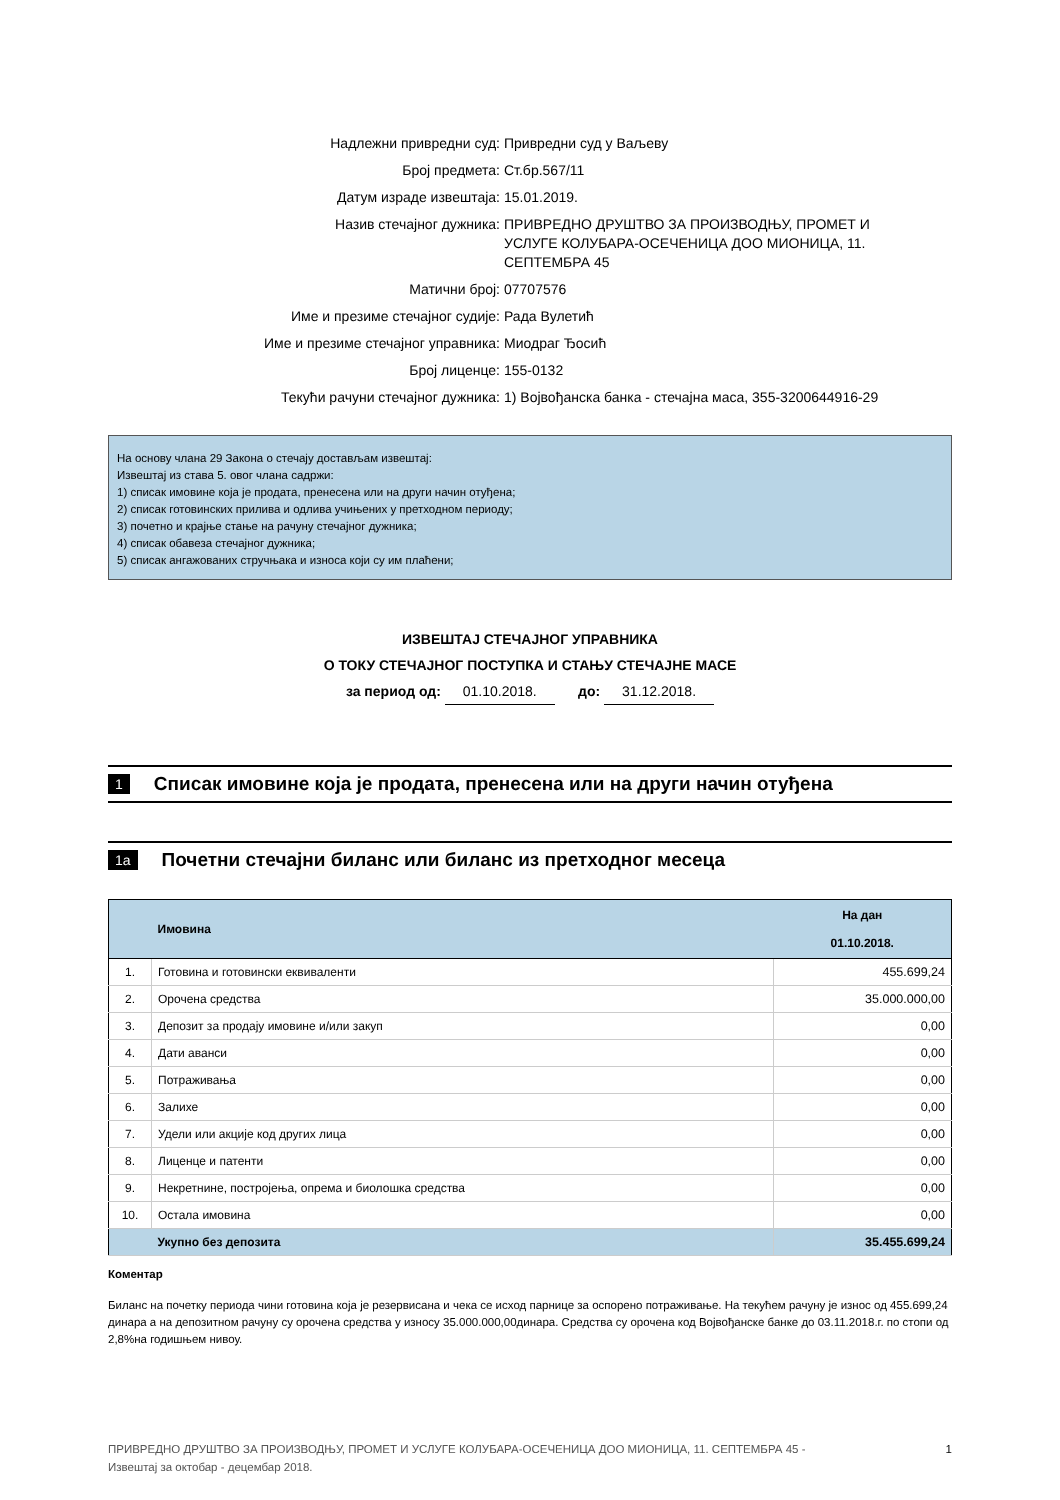| Надлежни привредни суд: | Привредни суд у Ваљеву |
| Број предмета: | Ст.бр.567/11 |
| Датум израде извештаја: | 15.01.2019. |
| Назив стечајног дужника: | ПРИВРЕДНО ДРУШТВО ЗА ПРОИЗВОДЊУ, ПРОМЕТ И УСЛУГЕ КОЛУБАРА-ОСЕЧЕНИЦА ДОО МИОНИЦА, 11. СЕПТЕМБРА 45 |
| Матични број: | 07707576 |
| Име и презиме стечајног судије: | Рада Вулетић |
| Име и презиме стечајног управника: | Миодраг Ђосић |
| Број лиценце: | 155-0132 |
| Текући рачуни стечајног дужника: | 1) Војвођанска банка - стечајна маса, 355-3200644916-29 |
На основу члана 29 Закона о стечају достављам извештај:
Извештај из става 5. овог члана садржи:
1) списак имовине која је продата, пренесена или на други начин отуђена;
2) списак готовинских прилива и одлива учињених у претходном периоду;
3) почетно и крајње стање на рачуну стечајног дужника;
4) списак обавеза стечајног дужника;
5) списак ангажованих стручњака и износа који су им плаћени;
ИЗВЕШТАЈ СТЕЧАЈНОГ УПРАВНИКА
О ТОКУ СТЕЧАЈНОГ ПОСТУПКА И СТАЊУ СТЕЧАЈНЕ МАСЕ
за период од: 01.10.2018. до: 31.12.2018.
1 Списак имовине која је продата, пренесена или на други начин отуђена
1a Почетни стечајни биланс или биланс из претходног месеца
| | Имовина | На дан 01.10.2018. |
| --- | --- | --- |
| 1. | Готовина и готовински еквиваленти | 455.699,24 |
| 2. | Орочена средства | 35.000.000,00 |
| 3. | Депозит за продају имовине и/или закуп | 0,00 |
| 4. | Дати аванси | 0,00 |
| 5. | Потраживања | 0,00 |
| 6. | Залихе | 0,00 |
| 7. | Удели или акције код других лица | 0,00 |
| 8. | Лиценце и патенти | 0,00 |
| 9. | Некретнине, постројења, опрема и биолошка средства | 0,00 |
| 10. | Остала имовина | 0,00 |
| | Укупно без депозита | 35.455.699,24 |
Коментар
Биланс на почетку периода чини готовина која је резервисана и чека се исход парнице за оспорено потраживање. На текућем рачуну је износ од 455.699,24 динара а на депозитном рачуну су орочена средства у износу 35.000.000,00динара. Средства су орочена код Војвођанске банке до 03.11.2018.г. по стопи од 2,8%на годишњем нивоу.
ПРИВРЕДНО ДРУШТВО ЗА ПРОИЗВОДЊУ, ПРОМЕТ И УСЛУГЕ КОЛУБАРА-ОСЕЧЕНИЦА ДОО МИОНИЦА, 11. СЕПТЕМБРА 45 -
Извештај за октобар - децембар 2018. 1